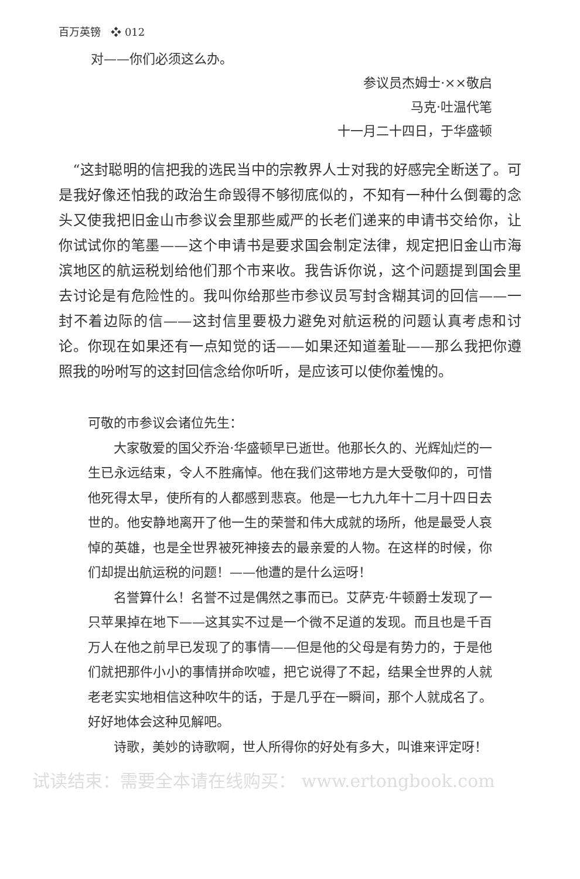百万英镑 ❖ 012
对——你们必须这么办。
参议员杰姆士·××敬启
马克·吐温代笔
十一月二十四日，于华盛顿
　“这封聪明的信把我的选民当中的宗教界人士对我的好感完全断送了。可是我好像还怕我的政治生命毁得不够彻底似的，不知有一种什么倒霉的念头又使我把旧金山市参议会里那些威严的长老们递来的申请书交给你，让你试试你的笔墨——这个申请书是要求国会制定法律，规定把旧金山市海滨地区的航运税划给他们那个市来收。我告诉你说，这个问题提到国会里去讨论是有危险性的。我叫你给那些市参议员写封含糊其词的回信——一封不着边际的信——这封信里要极力避免对航运税的问题认真考虑和讨论。你现在如果还有一点知觉的话——如果还知道羞耻——那么我把你遵照我的吩咐写的这封回信念给你听听，是应该可以使你羞愧的。
可敬的市参议会诸位先生：
大家敬爱的国父乔治·华盛顿早已逝世。他那长久的、光辉灿烂的一生已永远结束，令人不胜痛悼。他在我们这带地方是大受敬仰的，可惜他死得太早，使所有的人都感到悲哀。他是一七九九年十二月十四日去世的。他安静地离开了他一生的荣誉和伟大成就的场所，他是最受人哀悼的英雄，也是全世界被死神接去的最亲爱的人物。在这样的时候，你们却提出航运税的问题！——他遭的是什么运呀！
名誉算什么！名誉不过是偶然之事而已。艾萨克·牛顿爵士发现了一只苹果掉在地下——这其实不过是一个微不足道的发现。而且也是千百万人在他之前早已发现了的事情——但是他的父母是有势力的，于是他们就把那件小小的事情拼命吹嘘，把它说得了不起，结果全世界的人就老老实实地相信这种吹牛的话，于是几乎在一瞬间，那个人就成名了。好好地体会这种见解吧。
诗歌，美妙的诗歌啊，世人所得你的好处有多大，叫谁来评定呀！
试读结束：需要全本请在线购买： www.ertongbook.com